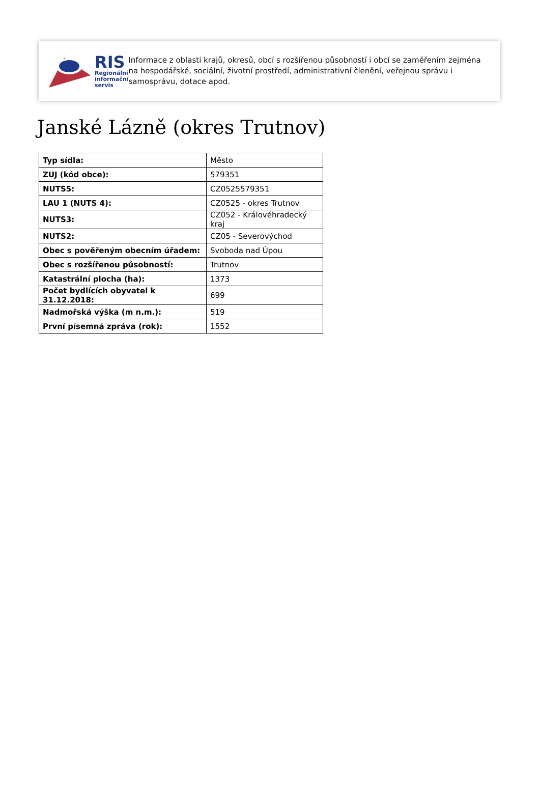RIS
Regionální
informační
servis
Informace z oblasti krajů, okresů, obcí s rozšířenou působností i obcí se zaměřením zejména na hospodářské, sociální, životní prostředí, administrativní členění, veřejnou správu i samosprávu, dotace apod.
Janské Lázně (okres Trutnov)
| Typ sídla: | Město |
| ZUJ (kód obce): | 579351 |
| NUTS5: | CZ0525579351 |
| LAU 1 (NUTS 4): | CZ0525 - okres Trutnov |
| NUTS3: | CZ052 - Královéhradecký kraj |
| NUTS2: | CZ05 - Severovýchod |
| Obec s pověřeným obecním úřadem: | Svoboda nad Úpou |
| Obec s rozšířenou působností: | Trutnov |
| Katastrální plocha (ha): | 1373 |
| Počet bydlících obyvatel k 31.12.2018: | 699 |
| Nadmořská výška (m n.m.): | 519 |
| První písemná zpráva (rok): | 1552 |